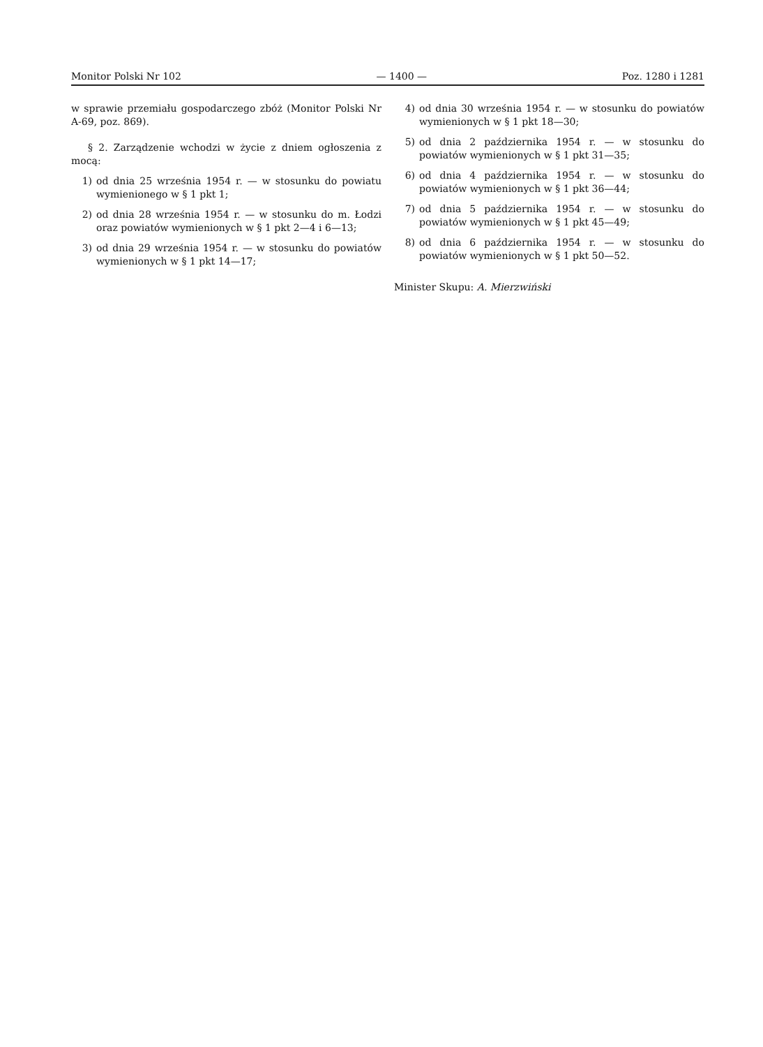Monitor Polski Nr 102 — 1400 — Poz. 1280 i 1281
w sprawie przemiału gospodarczego zbóż (Monitor Polski Nr A-69, poz. 869).
§ 2. Zarządzenie wchodzi w życie z dniem ogłoszenia z mocą:
1) od dnia 25 września 1954 r. — w stosunku do powiatu wymienionego w § 1 pkt 1;
2) od dnia 28 września 1954 r. — w stosunku do m. Łodzi oraz powiatów wymienionych w § 1 pkt 2—4 i 6—13;
3) od dnia 29 września 1954 r. — w stosunku do powiatów wymienionych w § 1 pkt 14—17;
4) od dnia 30 września 1954 r. — w stosunku do powiatów wymienionych w § 1 pkt 18—30;
5) od dnia 2 października 1954 r. — w stosunku do powiatów wymienionych w § 1 pkt 31—35;
6) od dnia 4 października 1954 r. — w stosunku do powiatów wymienionych w § 1 pkt 36—44;
7) od dnia 5 października 1954 r. — w stosunku do powiatów wymienionych w § 1 pkt 45—49;
8) od dnia 6 października 1954 r. — w stosunku do powiatów wymienionych w § 1 pkt 50—52.
Minister Skupu: A. Mierzwiński